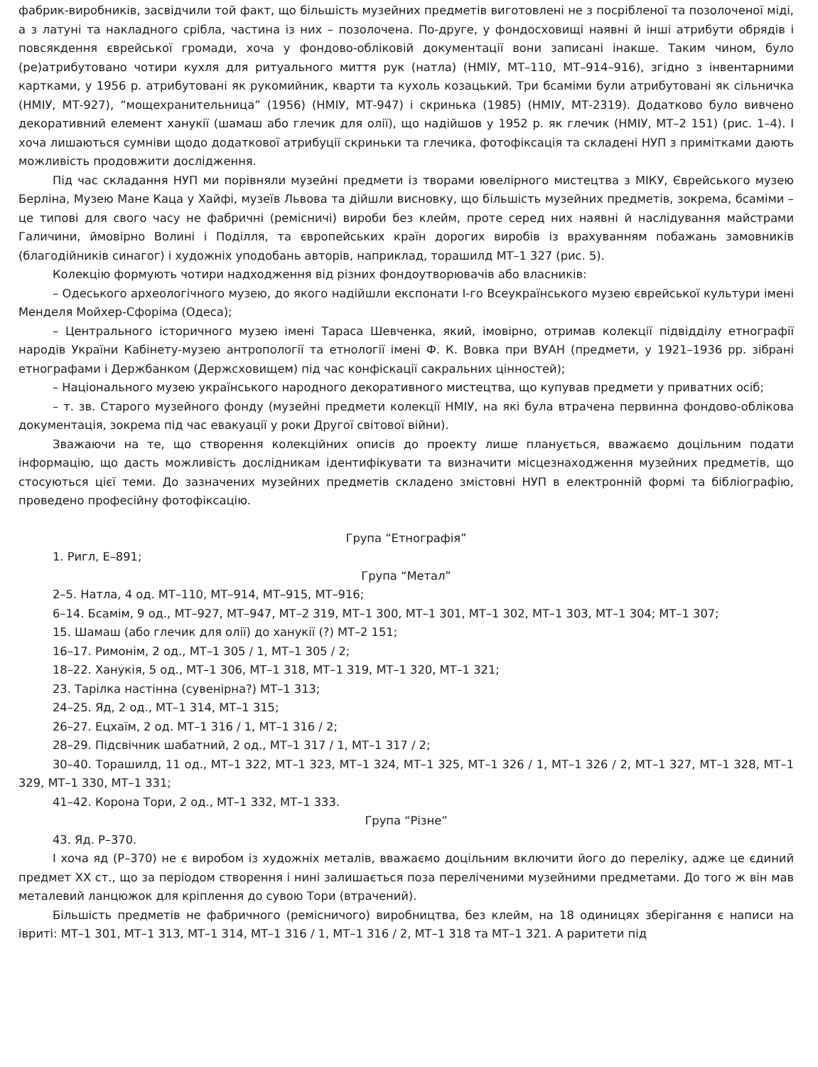фабрик-виробників, засвідчили той факт, що більшість музейних предметів виготовлені не з посрібленої та позолоченої міді, а з латуні та накладного срібла, частина із них – позолочена. По-друге, у фондосховищі наявні й інші атрибути обрядів і повсякдення єврейської громади, хоча у фондово-обліковій документації вони записані інакше. Таким чином, було (ре)атрибутовано чотири кухля для ритуального миття рук (натла) (НМІУ, МТ–110, МТ–914–916), згідно з інвентарними картками, у 1956 р. атрибутовані як рукомийник, кварти та кухоль козацький. Три бсаміми були атрибутовані як сільничка (НМІУ, МТ-927), “мощехранительница” (1956) (НМІУ, МТ-947) і скринька (1985) (НМІУ, МТ-2319). Додатково було вивчено декоративний елемент ханукії (шамаш або глечик для олії), що надійшов у 1952 р. як глечик (НМІУ, МТ–2 151) (рис. 1–4). І хоча лишаються сумніви щодо додаткової атрибуції скриньки та глечика, фотофіксація та складені НУП з примітками дають можливість продовжити дослідження.
Під час складання НУП ми порівняли музейні предмети із творами ювелірного мистецтва з МІКУ, Єврейського музею Берліна, Музею Мане Каца у Хайфі, музеїв Львова та дійшли висновку, що більшість музейних предметів, зокрема, бсаміми – це типові для свого часу не фабричні (ремісничі) вироби без клейм, проте серед них наявні й наслідування майстрами Галичини, ймовірно Волині і Поділля, та європейських країн дорогих виробів із врахуванням побажань замовників (благодійників синагог) і художніх уподобань авторів, наприклад, торашилд МТ–1 327 (рис. 5).
Колекцію формують чотири надходження від різних фондоутворювачів або власників:
– Одеського археологічного музею, до якого надійшли експонати І-го Всеукраїнського музею єврейської культури імені Менделя Мойхер-Сфоріма (Одеса);
– Центрального історичного музею імені Тараса Шевченка, який, імовірно, отримав колекції підвідділу етнографії народів України Кабінету-музею антропології та етнології імені Ф. К. Вовка при ВУАН (предмети, у 1921–1936 рр. зібрані етнографами і Держбанком (Держсховищем) під час конфіскації сакральних цінностей);
– Національного музею українського народного декоративного мистецтва, що купував предмети у приватних осіб;
– т. зв. Старого музейного фонду (музейні предмети колекції НМІУ, на які була втрачена первинна фондово-облікова документація, зокрема під час евакуації у роки Другої світової війни).
Зважаючи на те, що створення колекційних описів до проекту лише планується, вважаємо доцільним подати інформацію, що дасть можливість дослідникам ідентифікувати та визначити місцезнаходження музейних предметів, що стосуються цієї теми. До зазначених музейних предметів складено змістовні НУП в електронній формі та бібліографію, проведено професійну фотофіксацію.
Група “Етнографія”
1. Ригл, Е–891;
Група “Метал”
2–5. Натла, 4 од. МТ–110, МТ–914, МТ–915, МТ–916;
6–14. Бсамім, 9 од., МТ–927, МТ–947, МТ–2 319, МТ–1 300, МТ–1 301, МТ–1 302, МТ–1 303, МТ–1 304; МТ–1 307;
15. Шамаш (або глечик для олії) до ханукії (?) МТ–2 151;
16–17. Римонім, 2 од., МТ–1 305 / 1, МТ–1 305 / 2;
18–22. Ханукія, 5 од., МТ–1 306, МТ–1 318, МТ–1 319, МТ–1 320, МТ–1 321;
23. Тарілка настінна (сувенірна?) МТ–1 313;
24–25. Яд, 2 од., МТ–1 314, МТ–1 315;
26–27. Ецхаїм, 2 од. МТ–1 316 / 1, МТ–1 316 / 2;
28–29. Підсвічник шабатний, 2 од., МТ–1 317 / 1, МТ–1 317 / 2;
30–40. Торашилд, 11 од., МТ–1 322, МТ–1 323, МТ–1 324, МТ–1 325, МТ–1 326 / 1, МТ–1 326 / 2, МТ–1 327, МТ–1 328, МТ–1 329, МТ–1 330, МТ–1 331;
41–42. Корона Тори, 2 од., МТ–1 332, МТ–1 333.
Група “Різне”
43. Яд. Р–370.
І хоча яд (Р–370) не є виробом із художніх металів, вважаємо доцільним включити його до переліку, адже це єдиний предмет ХХ ст., що за періодом створення і нині залишається поза переліченими музейними предметами. До того ж він мав металевий ланцюжок для кріплення до сувою Тори (втрачений).
Більшість предметів не фабричного (ремісничого) виробництва, без клейм, на 18 одиницях зберігання є написи на івриті: МТ–1 301, МТ–1 313, МТ–1 314, МТ–1 316 / 1, МТ–1 316 / 2, МТ–1 318 та МТ–1 321. А раритети під